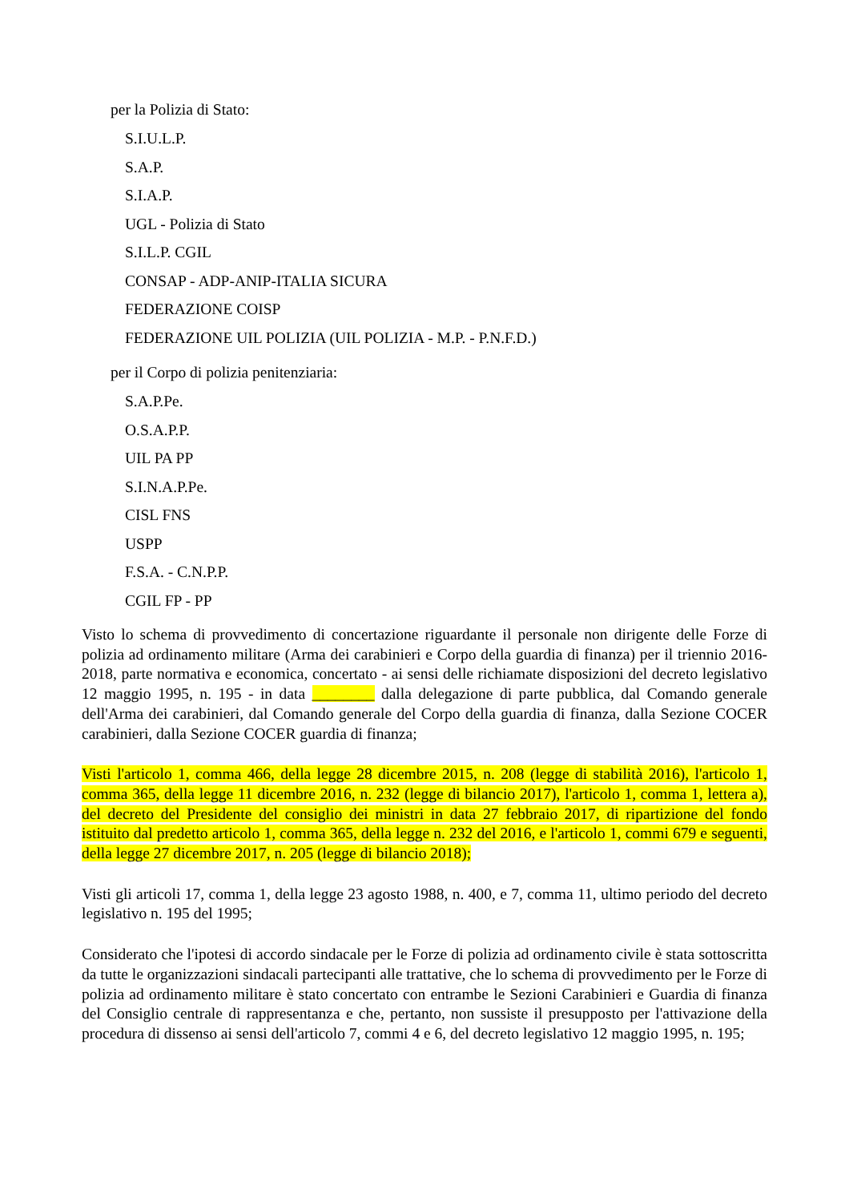per la Polizia di Stato:
S.I.U.L.P.
S.A.P.
S.I.A.P.
UGL - Polizia di Stato
S.I.L.P. CGIL
CONSAP - ADP-ANIP-ITALIA SICURA
FEDERAZIONE COISP
FEDERAZIONE UIL POLIZIA (UIL POLIZIA - M.P. - P.N.F.D.)
per il Corpo di polizia penitenziaria:
S.A.P.Pe.
O.S.A.P.P.
UIL PA PP
S.I.N.A.P.Pe.
CISL FNS
USPP
F.S.A. - C.N.P.P.
CGIL FP - PP
Visto lo schema di provvedimento di concertazione riguardante il personale non dirigente delle Forze di polizia ad ordinamento militare (Arma dei carabinieri e Corpo della guardia di finanza) per il triennio 2016-2018, parte normativa e economica, concertato - ai sensi delle richiamate disposizioni del decreto legislativo 12 maggio 1995, n. 195 - in data ________ dalla delegazione di parte pubblica, dal Comando generale dell'Arma dei carabinieri, dal Comando generale del Corpo della guardia di finanza, dalla Sezione COCER carabinieri, dalla Sezione COCER guardia di finanza;
Visti l'articolo 1, comma 466, della legge 28 dicembre 2015, n. 208 (legge di stabilità 2016), l'articolo 1, comma 365, della legge 11 dicembre 2016, n. 232 (legge di bilancio 2017), l'articolo 1, comma 1, lettera a), del decreto del Presidente del consiglio dei ministri in data 27 febbraio 2017, di ripartizione del fondo istituito dal predetto articolo 1, comma 365, della legge n. 232 del 2016, e l'articolo 1, commi 679 e seguenti, della legge 27 dicembre 2017, n. 205 (legge di bilancio 2018);
Visti gli articoli 17, comma 1, della legge 23 agosto 1988, n. 400, e 7, comma 11, ultimo periodo del decreto legislativo n. 195 del 1995;
Considerato che l'ipotesi di accordo sindacale per le Forze di polizia ad ordinamento civile è stata sottoscritta da tutte le organizzazioni sindacali partecipanti alle trattative, che lo schema di provvedimento per le Forze di polizia ad ordinamento militare è stato concertato con entrambe le Sezioni Carabinieri e Guardia di finanza del Consiglio centrale di rappresentanza e che, pertanto, non sussiste il presupposto per l'attivazione della procedura di dissenso ai sensi dell'articolo 7, commi 4 e 6, del decreto legislativo 12 maggio 1995, n. 195;